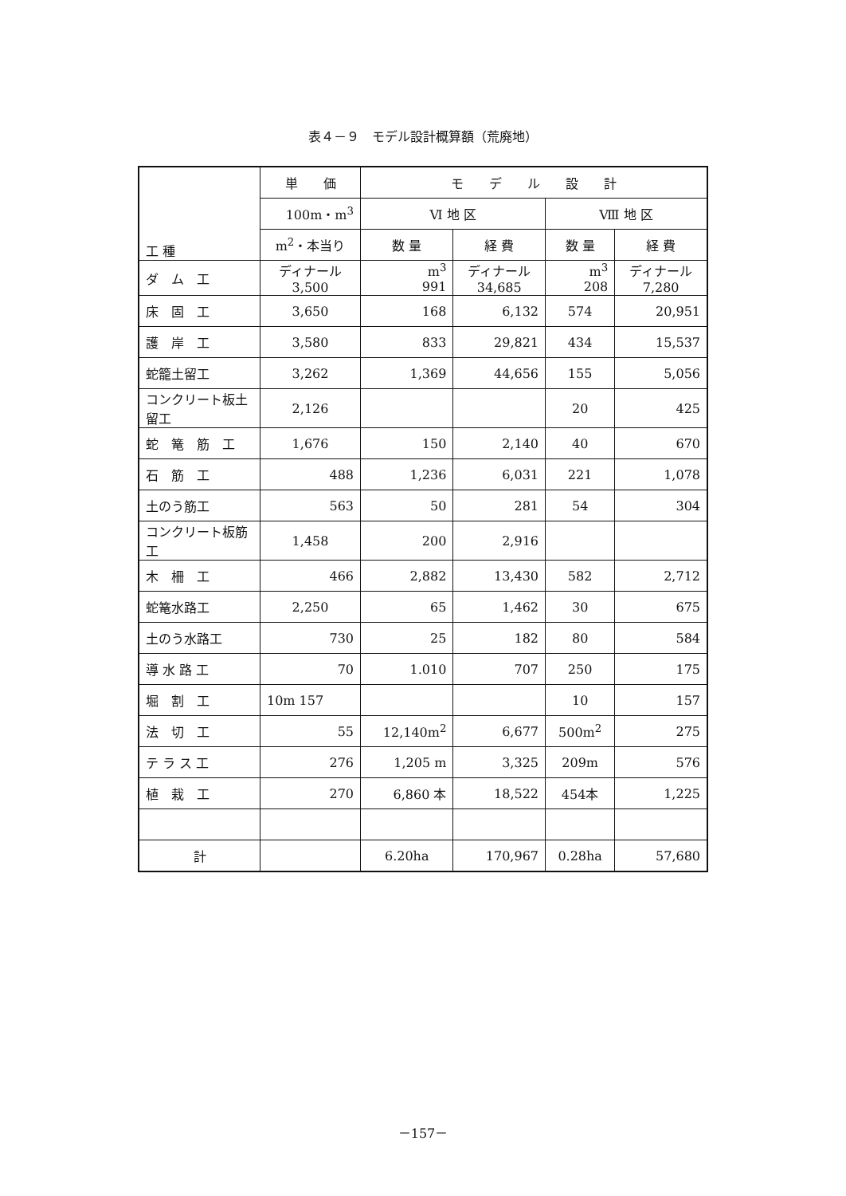表４－９　モデル設計概算額（荒廃地）
| 工 種 | 単 価 | モ デ ル 設 計 | | | |
| --- | --- | --- | --- | --- | --- |
| | 100m・m<sup>3</sup> | Ⅵ 地 区 | | Ⅷ 地 区 | |
| | m<sup>2</sup>・本当り | 数 量 | 経 費 | 数 量 | 経 費 |
| ダ ム 工 | ディナール 3,500 | m<sup>3</sup> 991 | ディナール 34,685 | m<sup>3</sup> 208 | ディナール 7,280 |
| 床 固 工 | 3,650 | 168 | 6,132 | 574 | 20,951 |
| 護 岸 工 | 3,580 | 833 | 29,821 | 434 | 15,537 |
| 蛇籠土留工 | 3,262 | 1,369 | 44,656 | 155 | 5,056 |
| コンクリート板土留工 | 2,126 | | | 20 | 425 |
| 蛇 篭 筋 工 | 1,676 | 150 | 2,140 | 40 | 670 |
| 石 筋 工 | 488 | 1,236 | 6,031 | 221 | 1,078 |
| 土のう筋工 | 563 | 50 | 281 | 54 | 304 |
| コンクリート板筋工 | 1,458 | 200 | 2,916 | | |
| 木 柵 工 | 466 | 2,882 | 13,430 | 582 | 2,712 |
| 蛇篭水路工 | 2,250 | 65 | 1,462 | 30 | 675 |
| 土のう水路工 | 730 | 25 | 182 | 80 | 584 |
| 導 水 路 工 | 70 | 1.010 | 707 | 250 | 175 |
| 堀 割 工 | 10m 157 | | | 10 | 157 |
| 法 切 工 | 55 | 12,140m<sup>2</sup> | 6,677 | 500m<sup>2</sup> | 275 |
| テ ラ ス 工 | 276 | 1,205 m | 3,325 | 209m | 576 |
| 植 栽 工 | 270 | 6,860 本 | 18,522 | 454本 | 1,225 |
| 計 | | 6.20ha | 170,967 | 0.28ha | 57,680 |
－157－